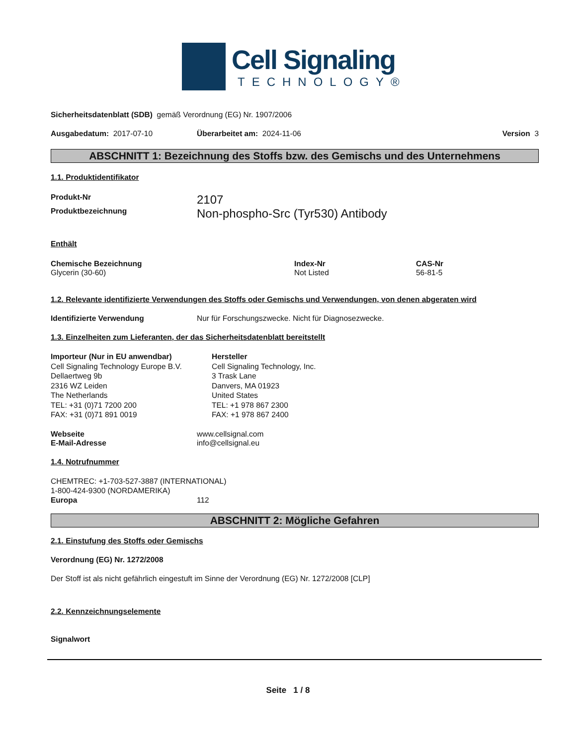Cell Signaling
TECHNOLOGY®
Sicherheitsdatenblatt (SDB) gemäß Verordnung (EG) Nr. 1907/2006
Ausgabedatum: 2017-07-10 Überarbeitet am: 2024-11-06 Version 3
ABSCHNITT 1: Bezeichnung des Stoffs bzw. des Gemischs und des Unternehmens
1.1. Produktidentifikator
Produkt-Nr 2107
Produktbezeichnung Non-phospho-Src (Tyr530) Antibody
Enthält
Chemische Bezeichnung
Glycerin (30-60)
Index-Nr
Not Listed
CAS-Nr
56-81-5
1.2. Relevante identifizierte Verwendungen des Stoffs oder Gemischs und Verwendungen, von denen abgeraten wird
Identifizierte Verwendung Nur für Forschungszwecke. Nicht für Diagnosezwecke.
1.3. Einzelheiten zum Lieferanten, der das Sicherheitsdatenblatt bereitstellt
Importeur (Nur in EU anwendbar)
Cell Signaling Technology Europe B.V.
Dellaertweg 9b
2316 WZ Leiden
The Netherlands
TEL: +31 (0)71 7200 200
FAX: +31 (0)71 891 0019
Hersteller
Cell Signaling Technology, Inc.
3 Trask Lane
Danvers, MA 01923
United States
TEL: +1 978 867 2300
FAX: +1 978 867 2400
Webseite
E-Mail-Adresse www.cellsignal.com
info@cellsignal.eu
1.4. Notrufnummer
CHEMTREC: +1-703-527-3887 (INTERNATIONAL)
1-800-424-9300 (NORDAMERIKA)
Europa 112
ABSCHNITT 2: Mögliche Gefahren
2.1. Einstufung des Stoffs oder Gemischs
Verordnung (EG) Nr. 1272/2008
Der Stoff ist als nicht gefährlich eingestuft im Sinne der Verordnung (EG) Nr. 1272/2008 [CLP]
2.2. Kennzeichnungselemente
Signalwort
Seite 1 / 8